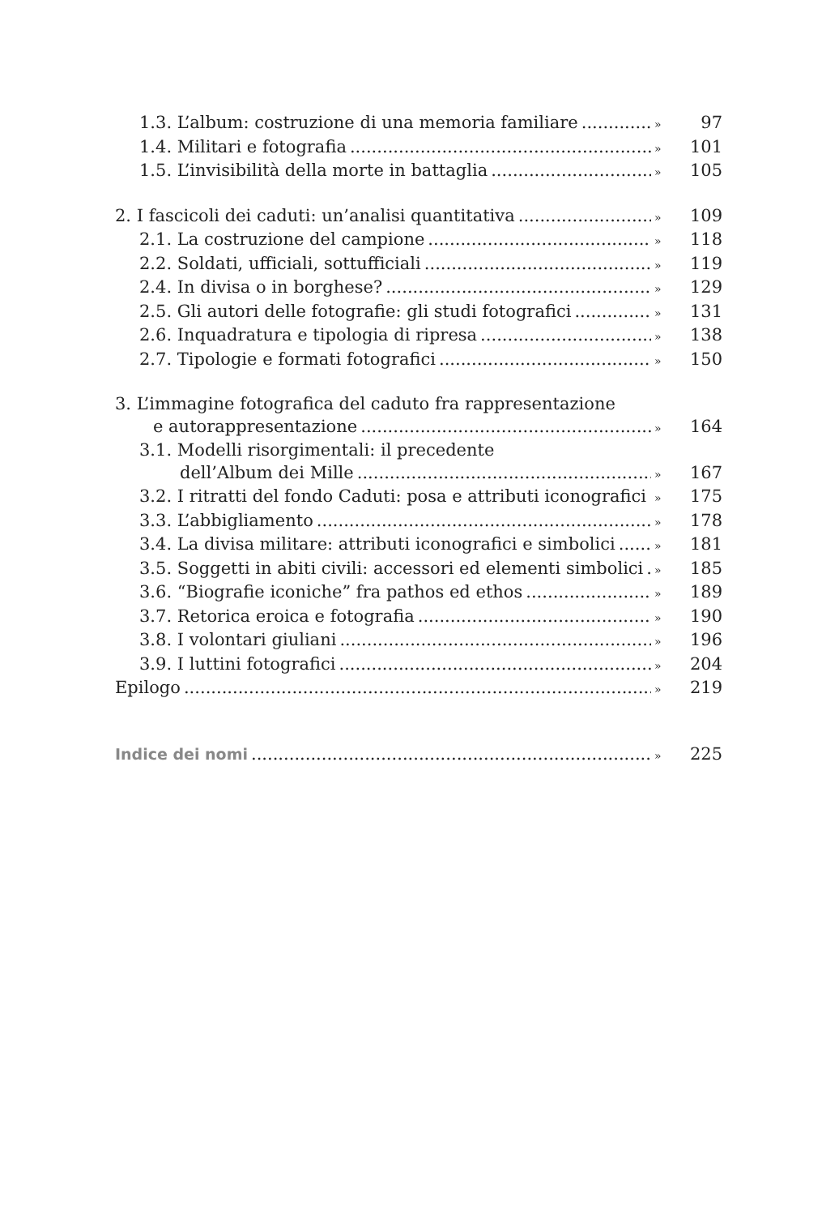1.3. L’album: costruzione di una memoria familiare » 97
1.4. Militari e fotografia » 101
1.5. L’invisibilità della morte in battaglia » 105
2. I fascicoli dei caduti: un’analisi quantitativa » 109
2.1. La costruzione del campione » 118
2.2. Soldati, ufficiali, sottufficiali » 119
2.4. In divisa o in borghese? » 129
2.5. Gli autori delle fotografie: gli studi fotografici » 131
2.6. Inquadratura e tipologia di ripresa » 138
2.7. Tipologie e formati fotografici » 150
3. L’immagine fotografica del caduto fra rappresentazione
e autorappresentazione » 164
3.1. Modelli risorgimentali: il precedente
dell’Album dei Mille » 167
3.2. I ritratti del fondo Caduti: posa e attributi iconografici » 175
3.3. L’abbigliamento » 178
3.4. La divisa militare: attributi iconografici e simbolici » 181
3.5. Soggetti in abiti civili: accessori ed elementi simbolici » 185
3.6. “Biografie iconiche” fra pathos ed ethos » 189
3.7. Retorica eroica e fotografia » 190
3.8. I volontari giuliani » 196
3.9. I luttini fotografici » 204
Epilogo » 219
Indice dei nomi » 225